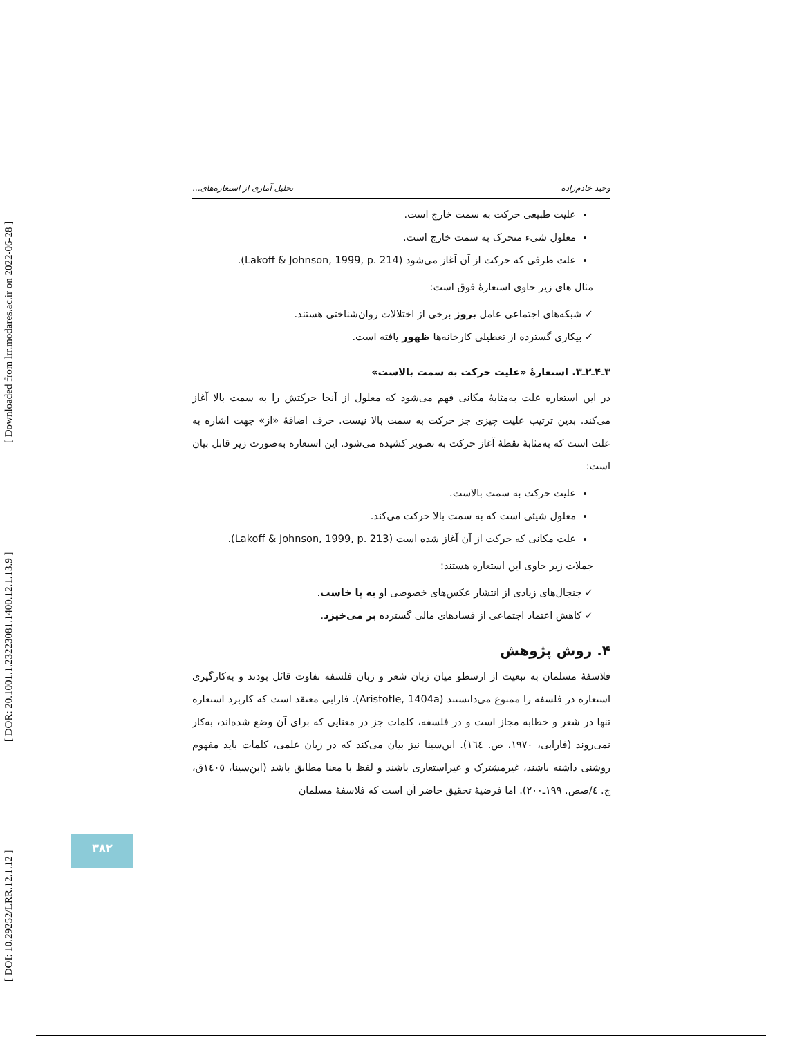[ DOI: 10.29252/LRR.12.1.12 ] [ DOR: 20.1001.1.23223081.1400.12.1.13.9 ] [ Downloaded from lrr.modares.ac.ir on 2022-06-28 ]
وحید خادم‌زاده تحلیل آماری از استعاره‌های...
علیت طبیعی حرکت به سمت خارج است.
معلول شیء متحرک به سمت خارج است.
علت ظرفی که حرکت از آن آغاز می‌شود (Lakoff & Johnson, 1999, p. 214).
مثال های زیر حاوی استعارهٔ فوق است:
✓ شبکه‌های اجتماعی عامل بروز برخی از اختلالات روان‌شناختی هستند.
✓ بیکاری گسترده از تعطیلی کارخانه‌ها ظهور یافته است.
۳ـ۴ـ۲ـ۳. استعارهٔ «علیت حرکت به سمت بالاست»
در این استعاره علت به‌مثابهٔ مکانی فهم می‌شود که معلول از آنجا حرکتش را به سمت بالا آغاز می‌کند. بدین ترتیب علیت چیزی جز حرکت به سمت بالا نیست. حرف اضافهٔ «از» جهت اشاره به علت است که به‌مثابهٔ نقطهٔ آغاز حرکت به تصویر کشیده می‌شود. این استعاره به‌صورت زیر قابل بیان است:
علیت حرکت به سمت بالاست.
معلول شیئی است که به سمت بالا حرکت می‌کند.
علت مکانی که حرکت از آن آغاز شده است (Lakoff & Johnson, 1999, p. 213).
جملات زیر حاوی این استعاره هستند:
✓ جنجال‌های زیادی از انتشار عکس‌های خصوصی او به پا خاست.
✓ کاهش اعتماد اجتماعی از فسادهای مالی گسترده بر می‌خیزد.
۴. روش پژوهش
فلاسفهٔ مسلمان به تبعیت از ارسطو میان زبان شعر و زبان فلسفه تفاوت قائل بودند و به‌کارگیری استعاره در فلسفه را ممنوع می‌دانستند (Aristotle, 1404a). فارابی معتقد است که کاربرد استعاره تنها در شعر و خطابه مجاز است و در فلسفه، کلمات جز در معنایی که برای آن وضع شده‌اند، به‌کار نمی‌روند (فارابی، ۱۹۷۰، ص. ١٦٤). ابن‌سینا نیز بیان می‌کند که در زبان علمی، کلمات باید مفهوم روشنی داشته باشند، غیرمشترک و غیراستعاری باشند و لفظ با معنا مطابق باشد (ابن‌سینا، ١٤٠٥ق، ج. ٤/صص. ۱۹۹ـ۲۰۰). اما فرضیهٔ تحقیق حاضر آن است که فلاسفهٔ مسلمان
۳۸۲